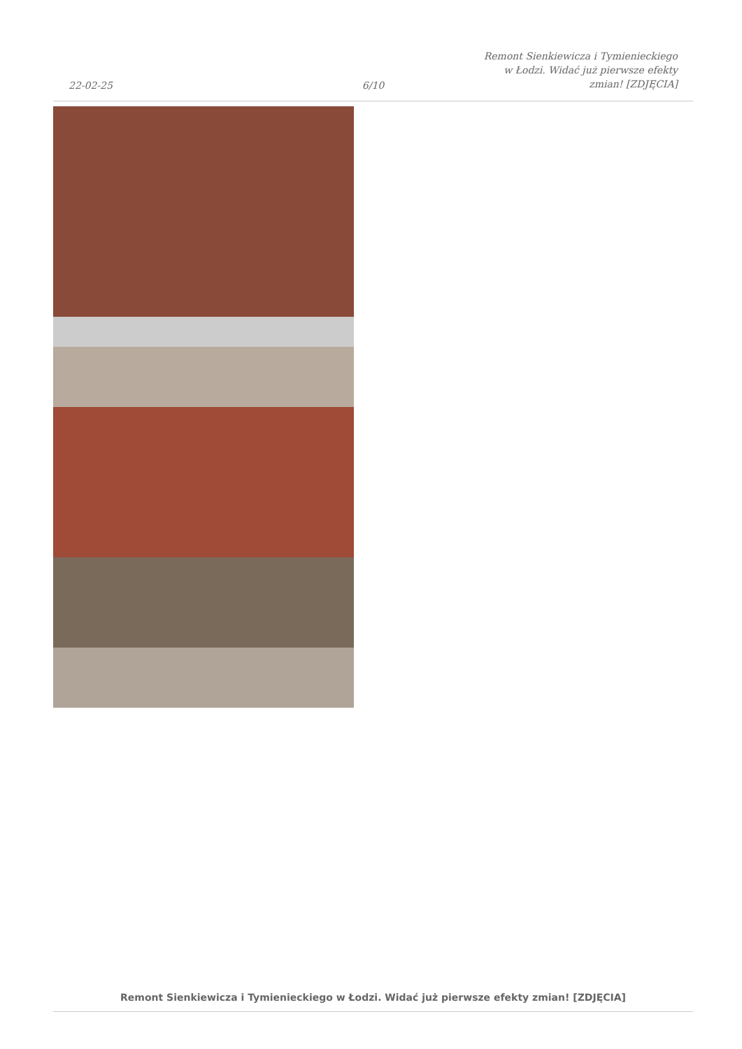22-02-25
6/10
Remont Sienkiewicza i Tymienieckiego w Łodzi. Widać już pierwsze efekty zmian! [ZDJĘCIA]
Remont Sienkiewicza i Tymienieckiego w Łodzi. Widać już pierwsze efekty zmian! [ZDJĘCIA]